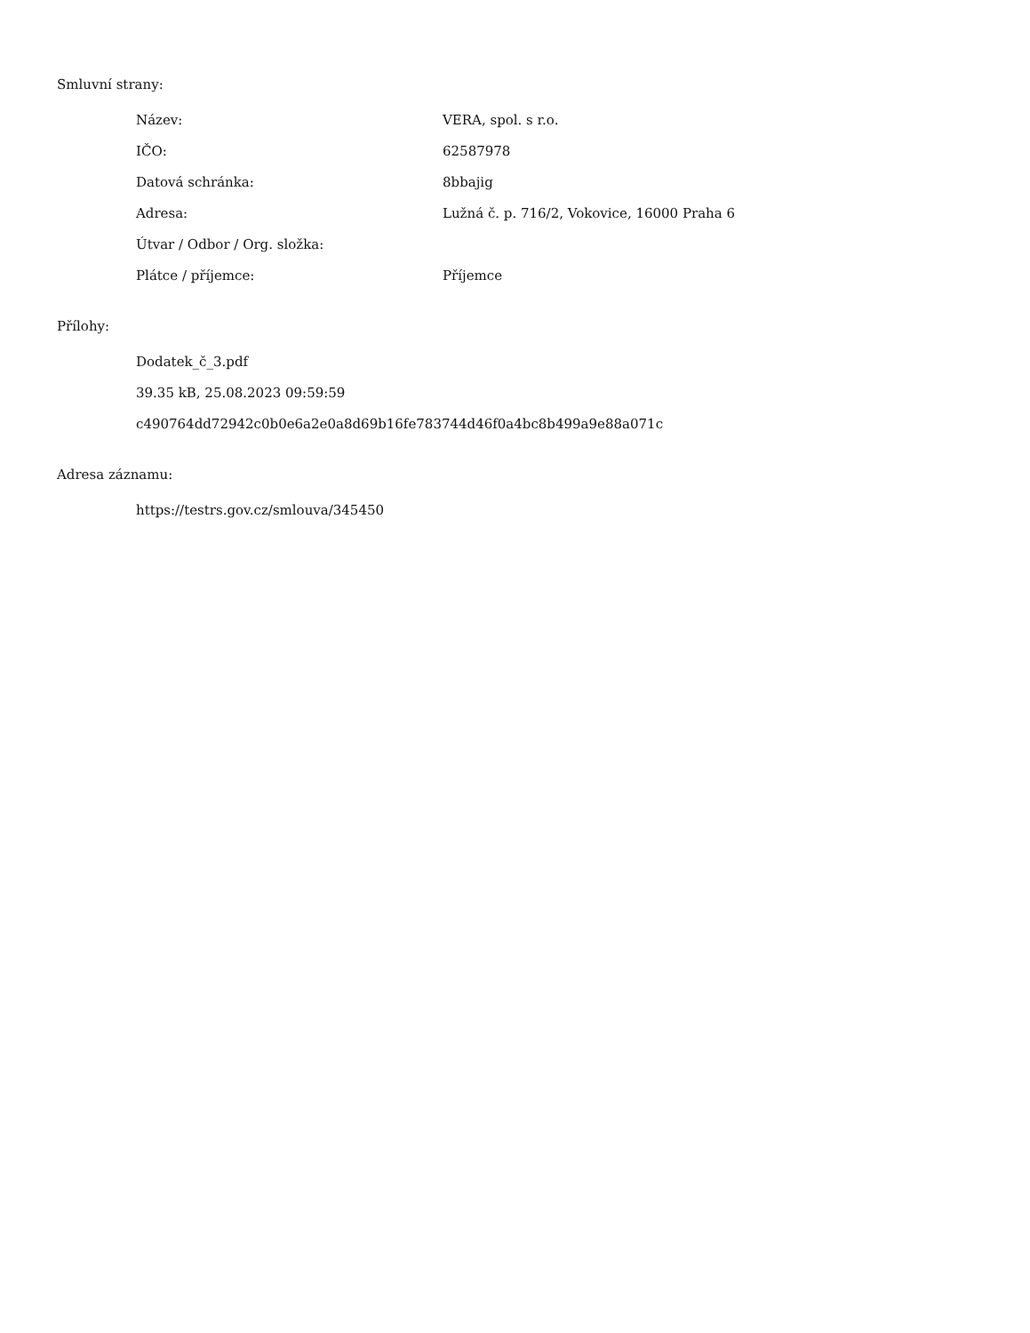Smluvní strany:
| Název: | VERA, spol. s r.o. |
| IČO: | 62587978 |
| Datová schránka: | 8bbajig |
| Adresa: | Lužná č. p. 716/2, Vokovice, 16000 Praha 6 |
| Útvar / Odbor / Org. složka: | |
| Plátce / příjemce: | Příjemce |
Přílohy:
Dodatek_č_3.pdf
39.35 kB, 25.08.2023 09:59:59
c490764dd72942c0b0e6a2e0a8d69b16fe783744d46f0a4bc8b499a9e88a071c
Adresa záznamu:
https://testrs.gov.cz/smlouva/345450